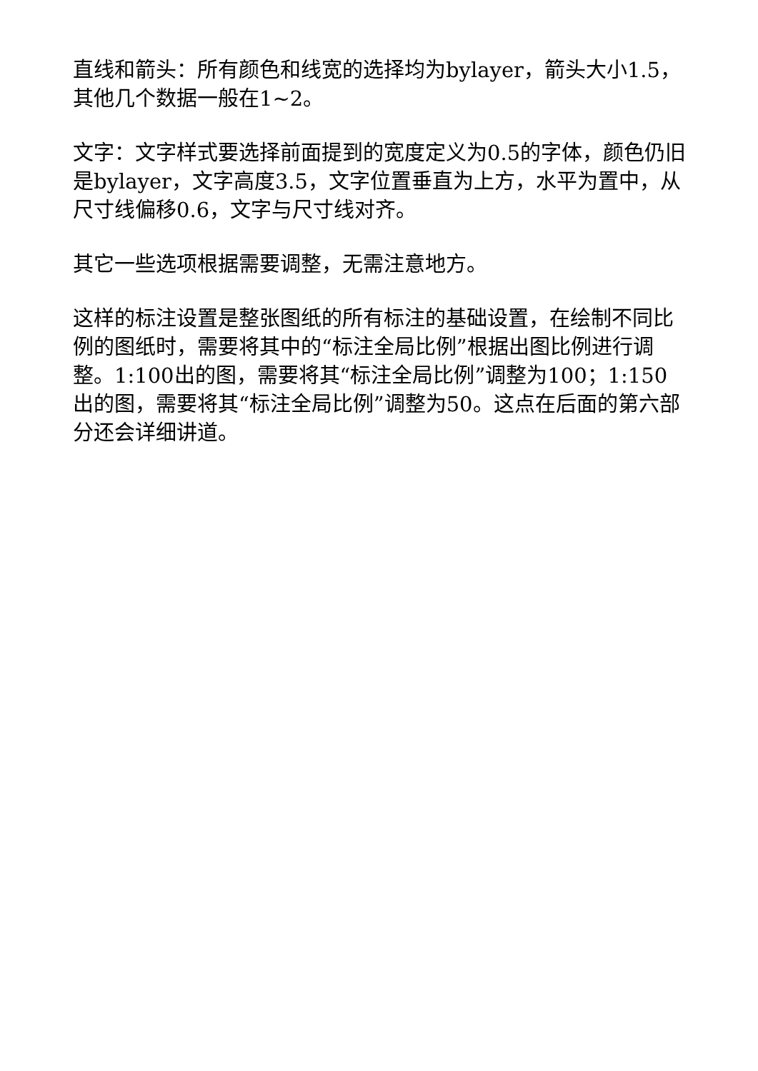直线和箭头：所有颜色和线宽的选择均为bylayer，箭头大小1.5，其他几个数据一般在1~2。
文字：文字样式要选择前面提到的宽度定义为0.5的字体，颜色仍旧是bylayer，文字高度3.5，文字位置垂直为上方，水平为置中，从尺寸线偏移0.6，文字与尺寸线对齐。
其它一些选项根据需要调整，无需注意地方。
这样的标注设置是整张图纸的所有标注的基础设置，在绘制不同比例的图纸时，需要将其中的“标注全局比例”根据出图比例进行调整。1:100出的图，需要将其“标注全局比例”调整为100；1:150出的图，需要将其“标注全局比例”调整为50。这点在后面的第六部分还会详细讲道。